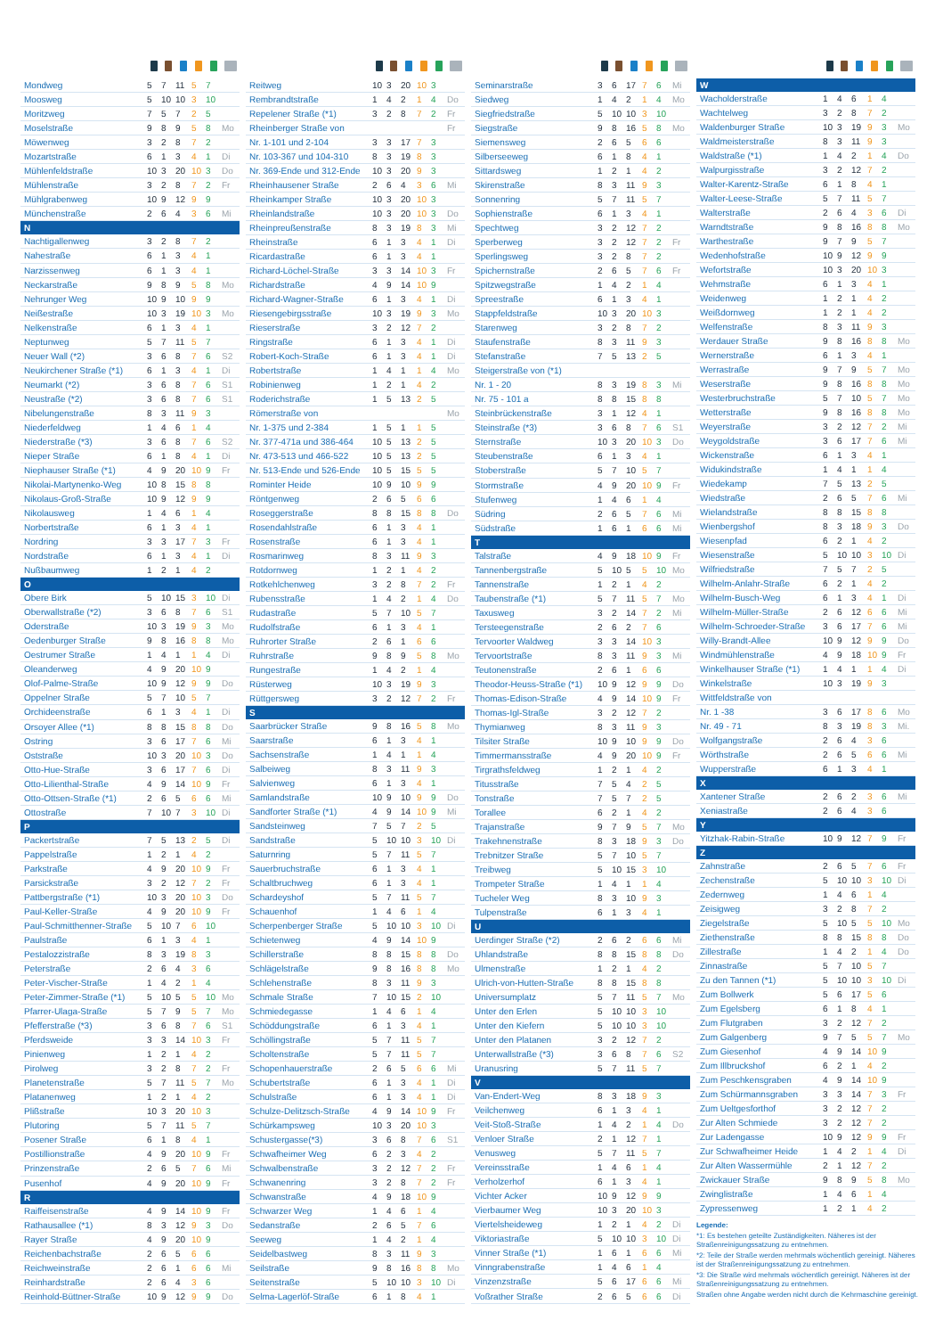| Mondweg | 5 | 7 | 11 | 5 | 7 | |
| Moosweg | 5 | 10 | 10 | 3 | 10 | |
| Moritzweg | 7 | 5 | 7 | 2 | 5 | |
| Moselstraße | 9 | 8 | 9 | 5 | 8 | Mo |
| Möwenweg | 3 | 2 | 8 | 7 | 2 | |
| Mozartstraße | 6 | 1 | 3 | 4 | 1 | Di |
| Mühlenfeldstraße | 10 | 3 | 20 | 10 | 3 | Do |
| Mühlenstraße | 3 | 2 | 8 | 7 | 2 | Fr |
| Mühlgrabenweg | 10 | 9 | 12 | 9 | 9 | |
| Münchenstraße | 2 | 6 | 4 | 3 | 6 | Mi |
| N | | | | | | |
| Nachtigallenweg | 3 | 2 | 8 | 7 | 2 | |
| Nahestraße | 6 | 1 | 3 | 4 | 1 | |
| Narzissenweg | 6 | 1 | 3 | 4 | 1 | |
| Neckarstraße | 9 | 8 | 9 | 5 | 8 | Mo |
| Nehrunger Weg | 10 | 9 | 10 | 9 | 9 | |
| Neißestraße | 10 | 3 | 19 | 10 | 3 | Mo |
| Nelkenstraße | 6 | 1 | 3 | 4 | 1 | |
| Neptunweg | 5 | 7 | 11 | 5 | 7 | |
| Neuer Wall (*2) | 3 | 6 | 8 | 7 | 6 | S2 |
| Neukirchener Straße (*1) | 6 | 1 | 3 | 4 | 1 | Di |
| Neumarkt (*2) | 3 | 6 | 8 | 7 | 6 | S1 |
| Neustraße (*2) | 3 | 6 | 8 | 7 | 6 | S1 |
| Nibelungenstraße | 8 | 3 | 11 | 9 | 3 | |
| Niederfeldweg | 1 | 4 | 6 | 1 | 4 | |
| Niederstraße (*3) | 3 | 6 | 8 | 7 | 6 | S2 |
| Nieper Straße | 6 | 1 | 8 | 4 | 1 | Di |
| Niephauser Straße (*1) | 4 | 9 | 20 | 10 | 9 | Fr |
| Nikolai-Martynenko-Weg | 10 | 8 | 15 | 8 | 8 | |
| Nikolaus-Groß-Straße | 10 | 9 | 12 | 9 | 9 | |
| Nikolausweg | 1 | 4 | 6 | 1 | 4 | |
| Norbertstraße | 6 | 1 | 3 | 4 | 1 | |
| Nordring | 3 | 3 | 17 | 7 | 3 | Fr |
| Nordstraße | 6 | 1 | 3 | 4 | 1 | Di |
| Nußbaumweg | 1 | 2 | 1 | 4 | 2 | |
| O | | | | | | |
| Obere Birk | 5 | 10 | 15 | 3 | 10 | Di |
| Oberwallstraße (*2) | 3 | 6 | 8 | 7 | 6 | S1 |
| Oderstraße | 10 | 3 | 19 | 9 | 3 | Mo |
| Oedenburger Straße | 9 | 8 | 16 | 8 | 8 | Mo |
| Oestrumer Straße | 1 | 4 | 1 | 1 | 4 | Di |
| Oleanderweg | 4 | 9 | 20 | 10 | 9 | |
| Olof-Palme-Straße | 10 | 9 | 12 | 9 | 9 | Do |
| Oppelner Straße | 5 | 7 | 10 | 5 | 7 | |
| Orchideenstraße | 6 | 1 | 3 | 4 | 1 | Di |
| Orsoyer Allee (*1) | 8 | 8 | 15 | 8 | 8 | Do |
| Ostring | 3 | 6 | 17 | 7 | 6 | Mi |
| Oststraße | 10 | 3 | 20 | 10 | 3 | Do |
| Otto-Hue-Straße | 3 | 6 | 17 | 7 | 6 | Di |
| Otto-Lilienthal-Straße | 4 | 9 | 14 | 10 | 9 | Fr |
| Otto-Ottsen-Straße (*1) | 2 | 6 | 5 | 6 | 6 | Mi |
| Ottostraße | 7 | 10 | 7 | 3 | 10 | Di |
| P | | | | | | |
| Packertstraße | 7 | 5 | 13 | 2 | 5 | Di |
| Pappelstraße | 1 | 2 | 1 | 4 | 2 | |
| Parkstraße | 4 | 9 | 20 | 10 | 9 | Fr |
| Parsickstraße | 3 | 2 | 12 | 7 | 2 | Fr |
| Pattbergstraße (*1) | 10 | 3 | 20 | 10 | 3 | Do |
| Paul-Keller-Straße | 4 | 9 | 20 | 10 | 9 | Fr |
| Paul-Schmitthenner-Straße | 5 | 10 | 7 | 6 | 10 | |
| Paulstraße | 6 | 1 | 3 | 4 | 1 | |
| Pestalozzistraße | 8 | 3 | 19 | 8 | 3 | |
| Peterstraße | 2 | 6 | 4 | 3 | 6 | |
| Peter-Vischer-Straße | 1 | 4 | 2 | 1 | 4 | |
| Peter-Zimmer-Straße (*1) | 5 | 10 | 5 | 5 | 10 | Mo |
| Pfarrer-Ulaga-Straße | 5 | 7 | 9 | 5 | 7 | Mo |
| Pfefferstraße (*3) | 3 | 6 | 8 | 7 | 6 | S1 |
| Pferdsweide | 3 | 3 | 14 | 10 | 3 | Fr |
| Pinienweg | 1 | 2 | 1 | 4 | 2 | |
| Pirolweg | 3 | 2 | 8 | 7 | 2 | Fr |
| Planetenstraße | 5 | 7 | 11 | 5 | 7 | Mo |
| Platanenweg | 1 | 2 | 1 | 4 | 2 | |
| Plißstraße | 10 | 3 | 20 | 10 | 3 | |
| Plutoring | 5 | 7 | 11 | 5 | 7 | |
| Posener Straße | 6 | 1 | 8 | 4 | 1 | |
| Postillionstraße | 4 | 9 | 20 | 10 | 9 | Fr |
| Prinzenstraße | 2 | 6 | 5 | 7 | 6 | Mi |
| Pusenhof | 4 | 9 | 20 | 10 | 9 | Fr |
| R | | | | | | |
| Raiffeisenstraße | 4 | 9 | 14 | 10 | 9 | Fr |
| Rathausallee (*1) | 8 | 3 | 12 | 9 | 3 | Do |
| Rayer Straße | 4 | 9 | 20 | 10 | 9 | |
| Reichenbachstraße | 2 | 6 | 5 | 6 | 6 | |
| Reichweinstraße | 2 | 6 | 1 | 6 | 6 | Mi |
| Reinhardstraße | 2 | 6 | 4 | 3 | 6 | |
| Reinhold-Büttner-Straße | 10 | 9 | 12 | 9 | 9 | Do |
| Reitweg | 10 | 3 | 20 | 10 | 3 | |
| Rembrandtstraße | 1 | 4 | 2 | 1 | 4 | Do |
| Repelener Straße (*1) | 3 | 2 | 8 | 7 | 2 | Fr |
| Rheinberger Straße von | | | | | | Fr |
| Nr. 1-101 und 2-104 | 3 | 3 | 17 | 7 | 3 | |
| Nr. 103-367 und 104-310 | 8 | 3 | 19 | 8 | 3 | |
| Nr. 369-Ende und 312-Ende | 10 | 3 | 20 | 9 | 3 | |
| Rheinhausener Straße | 2 | 6 | 4 | 3 | 6 | Mi |
| Rheinkamper Straße | 10 | 3 | 20 | 10 | 3 | |
| Rheinlandstraße | 10 | 3 | 20 | 10 | 3 | Do |
| Rheinpreußenstraße | 8 | 3 | 19 | 8 | 3 | Mi |
| Rheinstraße | 6 | 1 | 3 | 4 | 1 | Di |
| Ricardastraße | 6 | 1 | 3 | 4 | 1 | |
| Richard-Löchel-Straße | 3 | 3 | 14 | 10 | 3 | Fr |
| Richardstraße | 4 | 9 | 14 | 10 | 9 | |
| Richard-Wagner-Straße | 6 | 1 | 3 | 4 | 1 | Di |
| Riesengebirgsstraße | 10 | 3 | 19 | 9 | 3 | Mo |
| Rieserstraße | 3 | 2 | 12 | 7 | 2 | |
| Ringstraße | 6 | 1 | 3 | 4 | 1 | Di |
| Robert-Koch-Straße | 6 | 1 | 3 | 4 | 1 | Di |
| Robertstraße | 1 | 4 | 1 | 1 | 4 | Mo |
| Robinienweg | 1 | 2 | 1 | 4 | 2 | |
| Roderichstraße | 1 | 5 | 13 | 2 | 5 | |
| Römerstraße von | | | | | | Mo |
| Nr. 1-375 und 2-384 | 1 | 5 | 1 | 1 | 5 | |
| Nr. 377-471a und 386-464 | 10 | 5 | 13 | 2 | 5 | |
| Nr. 473-513 und 466-522 | 10 | 5 | 13 | 2 | 5 | |
| Nr. 513-Ende und 526-Ende | 10 | 5 | 15 | 5 | 5 | |
| Rominter Heide | 10 | 9 | 10 | 9 | 9 | |
| Röntgenweg | 2 | 6 | 5 | 6 | 6 | |
| Roseggerstraße | 8 | 8 | 15 | 8 | 8 | Do |
| Rosendahlstraße | 6 | 1 | 3 | 4 | 1 | |
| Rosenstraße | 6 | 1 | 3 | 4 | 1 | |
| Rosmarinweg | 8 | 3 | 11 | 9 | 3 | |
| Rotdornweg | 1 | 2 | 1 | 4 | 2 | |
| Rotkehlchenweg | 3 | 2 | 8 | 7 | 2 | Fr |
| Rubensstraße | 1 | 4 | 2 | 1 | 4 | Do |
| Rudastraße | 5 | 7 | 10 | 5 | 7 | |
| Rudolfstraße | 6 | 1 | 3 | 4 | 1 | |
| Ruhrorter Straße | 2 | 6 | 1 | 6 | 6 | |
| Ruhrstraße | 9 | 8 | 9 | 5 | 8 | Mo |
| Rungestraße | 1 | 4 | 2 | 1 | 4 | |
| Rüsterweg | 10 | 3 | 19 | 9 | 3 | |
| Rüttgersweg | 3 | 2 | 12 | 7 | 2 | Fr |
| S | | | | | | |
| Saarbrücker Straße | 9 | 8 | 16 | 5 | 8 | Mo |
| Saarstraße | 6 | 1 | 3 | 4 | 1 | |
| Sachsenstraße | 1 | 4 | 1 | 1 | 4 | |
| Salbeiweg | 8 | 3 | 11 | 9 | 3 | |
| Salvienweg | 6 | 1 | 3 | 4 | 1 | |
| Samlandstraße | 10 | 9 | 10 | 9 | 9 | Do |
| Sandforter Straße (*1) | 4 | 9 | 14 | 10 | 9 | Mi |
| Sandsteinweg | 7 | 5 | 7 | 2 | 5 | |
| Sandstraße | 5 | 10 | 10 | 3 | 10 | Di |
| Saturnring | 5 | 7 | 11 | 5 | 7 | |
| Sauerbruchstraße | 6 | 1 | 3 | 4 | 1 | |
| Schaltbruchweg | 6 | 1 | 3 | 4 | 1 | |
| Schardeyshof | 5 | 7 | 11 | 5 | 7 | |
| Schauenhof | 1 | 4 | 6 | 1 | 4 | |
| Scherpenberger Straße | 5 | 10 | 10 | 3 | 10 | Di |
| Schietenweg | 4 | 9 | 14 | 10 | 9 | |
| Schillerstraße | 8 | 8 | 15 | 8 | 8 | Do |
| Schlägelstraße | 9 | 8 | 16 | 8 | 8 | Mo |
| Schlehenstraße | 8 | 3 | 11 | 9 | 3 | |
| Schmale Straße | 7 | 10 | 15 | 2 | 10 | |
| Schmiedegasse | 1 | 4 | 6 | 1 | 4 | |
| Schöddungstraße | 6 | 1 | 3 | 4 | 1 | |
| Schöllingstraße | 5 | 7 | 11 | 5 | 7 | |
| Scholtenstraße | 5 | 7 | 11 | 5 | 7 | |
| Schopenhauerstraße | 2 | 6 | 5 | 6 | 6 | Mi |
| Schubertstraße | 6 | 1 | 3 | 4 | 1 | Di |
| Schulstraße | 6 | 1 | 3 | 4 | 1 | Di |
| Schulze-Delitzsch-Straße | 4 | 9 | 14 | 10 | 9 | Fr |
| Schürkampsweg | 10 | 3 | 20 | 10 | 3 | |
| Schustergasse(*3) | 3 | 6 | 8 | 7 | 6 | S1 |
| Schwafheimer Weg | 6 | 2 | 3 | 4 | 2 | |
| Schwalbenstraße | 3 | 2 | 12 | 7 | 2 | Fr |
| Schwanenring | 3 | 2 | 8 | 7 | 2 | Fr |
| Schwanstraße | 4 | 9 | 18 | 10 | 9 | |
| Schwarzer Weg | 1 | 4 | 6 | 1 | 4 | |
| Sedanstraße | 2 | 6 | 5 | 7 | 6 | |
| Seeweg | 1 | 4 | 2 | 1 | 4 | |
| Seidelbastweg | 8 | 3 | 11 | 9 | 3 | |
| Seilstraße | 9 | 8 | 16 | 8 | 8 | Mo |
| Seitenstraße | 5 | 10 | 10 | 3 | 10 | Di |
| Selma-Lagerlöf-Straße | 6 | 1 | 8 | 4 | 1 | |
| Seminarstraße | 3 | 6 | 17 | 7 | 6 | Mi |
| Siedweg | 1 | 4 | 2 | 1 | 4 | Mo |
| Siegfriedstraße | 5 | 10 | 10 | 3 | 10 | |
| Siegstraße | 9 | 8 | 16 | 5 | 8 | Mo |
| Siemensweg | 2 | 6 | 5 | 6 | 6 | |
| Silberseeweg | 6 | 1 | 8 | 4 | 1 | |
| Sittardsweg | 1 | 2 | 1 | 4 | 2 | |
| Skirenstraße | 8 | 3 | 11 | 9 | 3 | |
| Sonnenring | 5 | 7 | 11 | 5 | 7 | |
| Sophienstraße | 6 | 1 | 3 | 4 | 1 | |
| Spechtweg | 3 | 2 | 12 | 7 | 2 | |
| Sperberweg | 3 | 2 | 12 | 7 | 2 | Fr |
| Sperlingsweg | 3 | 2 | 8 | 7 | 2 | |
| Spichernstraße | 2 | 6 | 5 | 7 | 6 | Fr |
| Spitzwegstraße | 1 | 4 | 2 | 1 | 4 | |
| Spreestraße | 6 | 1 | 3 | 4 | 1 | |
| Stappfeldstraße | 10 | 3 | 20 | 10 | 3 | |
| Starenweg | 3 | 2 | 8 | 7 | 2 | |
| Staufenstraße | 8 | 3 | 11 | 9 | 3 | |
| Stefanstraße | 7 | 5 | 13 | 2 | 5 | |
| Steigerstraße von (*1) | | | | | | |
| Nr. 1 - 20 | 8 | 3 | 19 | 8 | 3 | Mi |
| Nr. 75 - 101 a | 8 | 8 | 15 | 8 | 8 | |
| Steinbrückenstraße | 3 | 1 | 12 | 4 | 1 | |
| Steinstraße (*3) | 3 | 6 | 8 | 7 | 6 | S1 |
| Sternstraße | 10 | 3 | 20 | 10 | 3 | Do |
| Steubenstraße | 6 | 1 | 3 | 4 | 1 | |
| Stoberstraße | 5 | 7 | 10 | 5 | 7 | |
| Stormstraße | 4 | 9 | 20 | 10 | 9 | Fr |
| Stufenweg | 1 | 4 | 6 | 1 | 4 | |
| Südring | 2 | 6 | 5 | 7 | 6 | Mi |
| Südstraße | 1 | 6 | 1 | 6 | 6 | Mi |
| T | | | | | | |
| Talstraße | 4 | 9 | 18 | 10 | 9 | Fr |
| Tannenbergstraße | 5 | 10 | 5 | 5 | 10 | Mo |
| Tannenstraße | 1 | 2 | 1 | 4 | 2 | |
| Taubenstraße (*1) | 5 | 7 | 11 | 5 | 7 | Mo |
| Taxusweg | 3 | 2 | 14 | 7 | 2 | Mi |
| Tersteegenstraße | 2 | 6 | 2 | 7 | 6 | |
| Tervoorter Waldweg | 3 | 3 | 14 | 10 | 3 | |
| Tervoortstraße | 8 | 3 | 11 | 9 | 3 | Mi |
| Teutonenstraße | 2 | 6 | 1 | 6 | 6 | |
| Theodor-Heuss-Straße (*1) | 10 | 9 | 12 | 9 | 9 | Do |
| Thomas-Edison-Straße | 4 | 9 | 14 | 10 | 9 | Fr |
| Thomas-Igl-Straße | 3 | 2 | 12 | 7 | 2 | |
| Thymianweg | 8 | 3 | 11 | 9 | 3 | |
| Tilsiter Straße | 10 | 9 | 10 | 9 | 9 | Do |
| Timmermansstraße | 4 | 9 | 20 | 10 | 9 | Fr |
| Tirgrathsfeldweg | 1 | 2 | 1 | 4 | 2 | |
| Titusstraße | 7 | 5 | 4 | 2 | 5 | |
| Tonstraße | 7 | 5 | 7 | 2 | 5 | |
| Torallee | 6 | 2 | 1 | 4 | 2 | |
| Trajanstraße | 9 | 7 | 9 | 5 | 7 | Mo |
| Trakehnenstraße | 8 | 3 | 18 | 9 | 3 | Do |
| Trebnitzer Straße | 5 | 7 | 10 | 5 | 7 | |
| Treibweg | 5 | 10 | 15 | 3 | 10 | |
| Trompeter Straße | 1 | 4 | 1 | 1 | 4 | |
| Tucheler Weg | 8 | 3 | 10 | 9 | 3 | |
| Tulpenstraße | 6 | 1 | 3 | 4 | 1 | |
| U | | | | | | |
| Uerdinger Straße (*2) | 2 | 6 | 2 | 6 | 6 | Mi |
| Uhlandstraße | 8 | 8 | 15 | 8 | 8 | Do |
| Ulmenstraße | 1 | 2 | 1 | 4 | 2 | |
| Ulrich-von-Hutten-Straße | 8 | 8 | 15 | 8 | 8 | |
| Universumplatz | 5 | 7 | 11 | 5 | 7 | Mo |
| Unter den Erlen | 5 | 10 | 10 | 3 | 10 | |
| Unter den Kiefern | 5 | 10 | 10 | 3 | 10 | |
| Unter den Platanen | 3 | 2 | 12 | 7 | 2 | |
| Unterwallstraße (*3) | 3 | 6 | 8 | 7 | 6 | S2 |
| Uranusring | 5 | 7 | 11 | 5 | 7 | |
| V | | | | | | |
| Van-Endert-Weg | 8 | 3 | 18 | 9 | 3 | |
| Veilchenweg | 6 | 1 | 3 | 4 | 1 | |
| Veit-Stoß-Straße | 1 | 4 | 2 | 1 | 4 | Do |
| Venloer Straße | 2 | 1 | 12 | 7 | 1 | |
| Venusweg | 5 | 7 | 11 | 5 | 7 | |
| Vereinsstraße | 1 | 4 | 6 | 1 | 4 | |
| Verholzerhof | 6 | 1 | 3 | 4 | 1 | |
| Vichter Acker | 10 | 9 | 12 | 9 | 9 | |
| Vierbaumer Weg | 10 | 3 | 20 | 10 | 3 | |
| Viertelsheideweg | 1 | 2 | 1 | 4 | 2 | Di |
| Viktoriastraße | 5 | 10 | 10 | 3 | 10 | Di |
| Vinner Straße (*1) | 1 | 6 | 1 | 6 | 6 | Mi |
| Vinngrabenstraße | 1 | 4 | 6 | 1 | 4 | |
| Vinzenzstraße | 5 | 6 | 17 | 6 | 6 | Mi |
| Voßrather Straße | 2 | 6 | 5 | 6 | 6 | Di |
| W | | | | | | |
| Wacholderstraße | 1 | 4 | 6 | 1 | 4 | |
| Wachtelweg | 3 | 2 | 8 | 7 | 2 | |
| Waldenburger Straße | 10 | 3 | 19 | 9 | 3 | Mo |
| Waldmeisterstraße | 8 | 3 | 11 | 9 | 3 | |
| Waldstraße (*1) | 1 | 4 | 2 | 1 | 4 | Do |
| Walpurgisstraße | 3 | 2 | 12 | 7 | 2 | |
| Walter-Karentz-Straße | 6 | 1 | 8 | 4 | 1 | |
| Walter-Leese-Straße | 5 | 7 | 11 | 5 | 7 | |
| Walterstraße | 2 | 6 | 4 | 3 | 6 | Di |
| Warndtstraße | 9 | 8 | 16 | 8 | 8 | Mo |
| Warthestraße | 9 | 7 | 9 | 5 | 7 | |
| Wedenhofstraße | 10 | 9 | 12 | 9 | 9 | |
| Wefortstraße | 10 | 3 | 20 | 10 | 3 | |
| Wehmstraße | 6 | 1 | 3 | 4 | 1 | |
| Weidenweg | 1 | 2 | 1 | 4 | 2 | |
| Weißdornweg | 1 | 2 | 1 | 4 | 2 | |
| Welfenstraße | 8 | 3 | 11 | 9 | 3 | |
| Werdauer Straße | 9 | 8 | 16 | 8 | 8 | Mo |
| Wernerstraße | 6 | 1 | 3 | 4 | 1 | |
| Werrastraße | 9 | 7 | 9 | 5 | 7 | Mo |
| Weserstraße | 9 | 8 | 16 | 8 | 8 | Mo |
| Westerbruchstraße | 5 | 7 | 10 | 5 | 7 | Mo |
| Wetterstraße | 9 | 8 | 16 | 8 | 8 | Mo |
| Weyerstraße | 3 | 2 | 12 | 7 | 2 | Mi |
| Weygoldstraße | 3 | 6 | 17 | 7 | 6 | Mi |
| Wickenstraße | 6 | 1 | 3 | 4 | 1 | |
| Widukindstraße | 1 | 4 | 1 | 1 | 4 | |
| Wiedekamp | 7 | 5 | 13 | 2 | 5 | |
| Wiedstraße | 2 | 6 | 5 | 7 | 6 | Mi |
| Wielandstraße | 8 | 8 | 15 | 8 | 8 | |
| Wienbergshof | 8 | 3 | 18 | 9 | 3 | Do |
| Wiesenpfad | 6 | 2 | 1 | 4 | 2 | |
| Wiesenstraße | 5 | 10 | 10 | 3 | 10 | Di |
| Wilfriedstraße | 7 | 5 | 7 | 2 | 5 | |
| Wilhelm-Anlahr-Straße | 6 | 2 | 1 | 4 | 2 | |
| Wilhelm-Busch-Weg | 6 | 1 | 3 | 4 | 1 | Di |
| Wilhelm-Müller-Straße | 2 | 6 | 12 | 6 | 6 | Mi |
| Wilhelm-Schroeder-Straße | 3 | 6 | 17 | 7 | 6 | Mi |
| Willy-Brandt-Allee | 10 | 9 | 12 | 9 | 9 | Do |
| Windmühlenstraße | 4 | 9 | 18 | 10 | 9 | Fr |
| Winkelhauser Straße (*1) | 1 | 4 | 1 | 1 | 4 | Di |
| Winkelstraße | 10 | 3 | 19 | 9 | 3 | |
| Wittfeldstraße von | | | | | | |
| Nr. 1 -38 | 3 | 6 | 17 | 8 | 6 | Mo |
| Nr. 49 - 71 | 8 | 3 | 19 | 8 | 3 | Mi. |
| Wolfgangstraße | 2 | 6 | 4 | 3 | 6 | |
| Wörthstraße | 2 | 6 | 5 | 6 | 6 | Mi |
| Wupperstraße | 6 | 1 | 3 | 4 | 1 | |
| X | | | | | | |
| Xantener Straße | 2 | 6 | 2 | 3 | 6 | Mi |
| Xeniastraße | 2 | 6 | 4 | 3 | 6 | |
| Y | | | | | | |
| Yitzhak-Rabin-Straße | 10 | 9 | 12 | 7 | 9 | Fr |
| Z | | | | | | |
| Zahnstraße | 2 | 6 | 5 | 7 | 6 | Fr |
| Zechenstraße | 5 | 10 | 10 | 3 | 10 | Di |
| Zedernweg | 1 | 4 | 6 | 1 | 4 | |
| Zeisigweg | 3 | 2 | 8 | 7 | 2 | |
| Ziegelstraße | 5 | 10 | 5 | 5 | 10 | Mo |
| Ziethenstraße | 8 | 8 | 15 | 8 | 8 | Do |
| Zillestraße | 1 | 4 | 2 | 1 | 4 | Do |
| Zinnastraße | 5 | 7 | 10 | 5 | 7 | |
| Zu den Tannen (*1) | 5 | 10 | 10 | 3 | 10 | Di |
| Zum Bollwerk | 5 | 6 | 17 | 5 | 6 | |
| Zum Egelsberg | 6 | 1 | 8 | 4 | 1 | |
| Zum Flutgraben | 3 | 2 | 12 | 7 | 2 | |
| Zum Galgenberg | 9 | 7 | 5 | 5 | 7 | Mo |
| Zum Giesenhof | 4 | 9 | 14 | 10 | 9 | |
| Zum Illbruckshof | 6 | 2 | 1 | 4 | 2 | |
| Zum Peschkensgraben | 4 | 9 | 14 | 10 | 9 | |
| Zum Schürmannsgraben | 3 | 3 | 14 | 7 | 3 | Fr |
| Zum Ueltgesforthof | 3 | 2 | 12 | 7 | 2 | |
| Zur Alten Schmiede | 3 | 2 | 12 | 7 | 2 | |
| Zur Ladengasse | 10 | 9 | 12 | 9 | 9 | Fr |
| Zur Schwafheimer Heide | 1 | 4 | 2 | 1 | 4 | Di |
| Zur Alten Wassermühle | 2 | 1 | 12 | 7 | 2 | |
| Zwickauer Straße | 9 | 8 | 9 | 5 | 8 | Mo |
| Zwinglistraße | 1 | 4 | 6 | 1 | 4 | |
| Zypressenweg | 1 | 2 | 1 | 4 | 2 | |
Legende:
*1: Es bestehen geteilte Zuständigkeiten. Näheres ist der Straßenreinigungssatzung zu entnehmen.
*2: Teile der Straße werden mehrmals wöchentlich gereinigt. Näheres ist der Straßenreinigungssatzung zu entnehmen.
*3: Die Straße wird mehrmals wöchentlich gereinigt. Näheres ist der Straßenreinigungssatzung zu entnehmen.
Straßen ohne Angabe werden nicht durch die Kehrmaschine gereinigt.